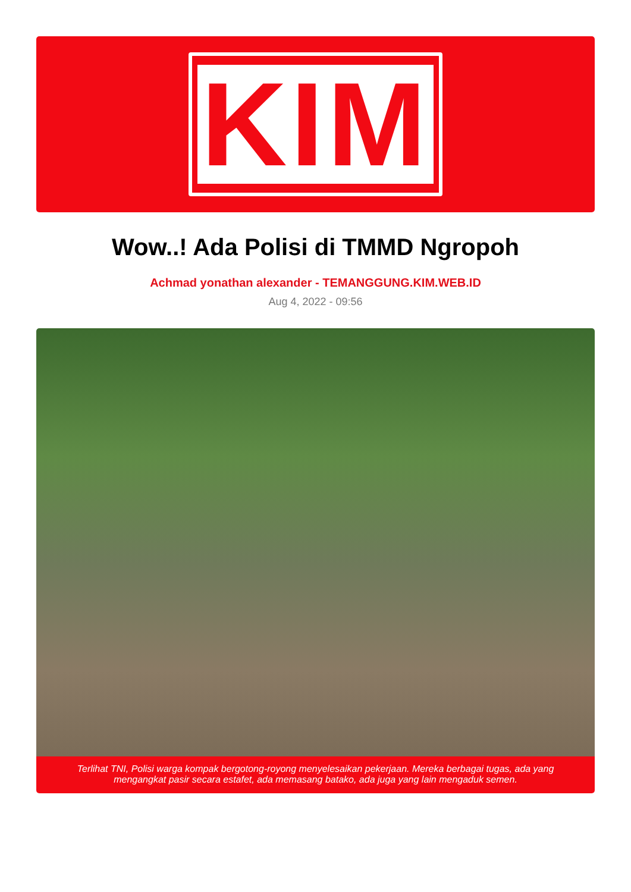KIM
Wow..! Ada Polisi di TMMD Ngropoh
Achmad yonathan alexander - TEMANGGUNG.KIM.WEB.ID
Aug 4, 2022 - 09:56
Terlihat TNI, Polisi warga kompak bergotong-royong menyelesaikan pekerjaan. Mereka berbagai tugas, ada yang mengangkat pasir secara estafet, ada memasang batako, ada juga yang lain mengaduk semen.